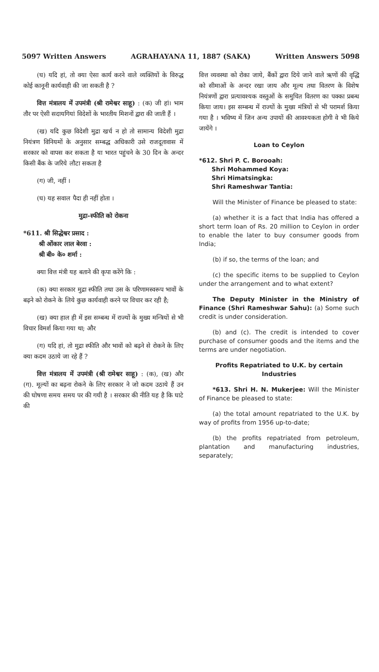5097 Written Answers AGRAHAYANA 11, 1887 (SAKA) Written Answers 5098
(घ) यदि हां, तो क्या ऐसा कार्य करने वाले व्यक्तियों के विरुद्ध कोई कानूनी कार्यवाही की जा सकती है ?
वित्त मंत्रालय में उपमंत्री (श्री रामेश्वर साहू) : (क) जी हां। भाम तौर पर ऐसी सदायगियां विदेशों के भारतीय मिशनों द्वारा की जाती हैं ।
(ख) यदि कुछ विदेशी मुद्रा खर्च न हो तो सामान्य विदेशी मुद्रा नियंत्रण विनियमों के अनुसार सम्बद्ध अधिकारी उसे राजदूतावास में सरकार को वापस कर सकता है या भारत पहुंचने के 30 दिन के अन्दर किसी बैंक के जरिये लौटा सकता है
(ग) जी, नहीं ।
(घ) यह सवाल पैदा ही नहीं होता ।
मुद्रा-स्फीति को रोकना
*611. श्री सिद्धेश्वर प्रसाद :
श्री ओंकार लाल बेरवा :
श्री बी० के० शर्मा :
क्या वित्त मंत्री यह बताने की कृपा करेंगे कि :
(क) क्या सरकार मुद्रा स्फीति तथा उस के परिणामस्वरूप भावों के बढ़ने को रोकने के लिये कुछ कार्यवाही करने पर विचार कर रही है;
(ख) क्या हाल ही में इस सम्बन्ध में राज्यों के मुख्य मन्त्रियों से भी विचार विमर्श किया गया था; और
(ग) यदि हां, तो मुद्रा स्फीति और भावों को बढ़ने से रोकने के लिए क्या कदम उठाये जा रहे हैं ?
वित्त मंत्रालय में उपमंत्री (श्री रामेश्वर साहू) : (क), (ख) और (ग). मूल्यों का बढ़ना रोकने के लिए सरकार ने जो कदम उठाये हैं उन की घोषणा समय समय पर की गयी है । सरकार की नीति यह है कि घाटे की
वित्त व्यवस्था को रोका जाये, बैंकों द्वारा दिये जाने वाले ऋणों की वृद्धि को सीमाओं के अन्दर रखा जाय और मूल्य तथा वितरण के विशेष नियंत्रणों द्वारा प्रत्यावश्यक वस्तुओं के समुचित वितरण का पक्का प्रबन्ध किया जाय। इस सम्बन्ध में राज्यों के मुख्य मंत्रियों से भी परामर्श किया गया है । भविष्य में जिन अन्य उपायों की आवश्यकता होगी वे भी किये जायेंगे ।
Loan to Ceylon
*612. Shri P. C. Borooah:
Shri Mohammed Koya:
Shri Himatsingka:
Shri Rameshwar Tantia:
Will the Minister of Finance be pleased to state:
(a) whether it is a fact that India has offered a short term loan of Rs. 20 million to Ceylon in order to enable the later to buy consumer goods from India;
(b) if so, the terms of the loan; and
(c) the specific items to be supplied to Ceylon under the arrangement and to what extent?
The Deputy Minister in the Ministry of Finance (Shri Rameshwar Sahu): (a) Some such credit is under consideration.
(b) and (c). The credit is intended to cover purchase of consumer goods and the items and the terms are under negotiation.
Profits Repatriated to U.K. by certain Industries
*613. Shri H. N. Mukerjee: Will the Minister of Finance be pleased to state:
(a) the total amount repatriated to the U.K. by way of profits from 1956 up-to-date;
(b) the profits repatriated from petroleum, plantation and manufacturing industries, separately;